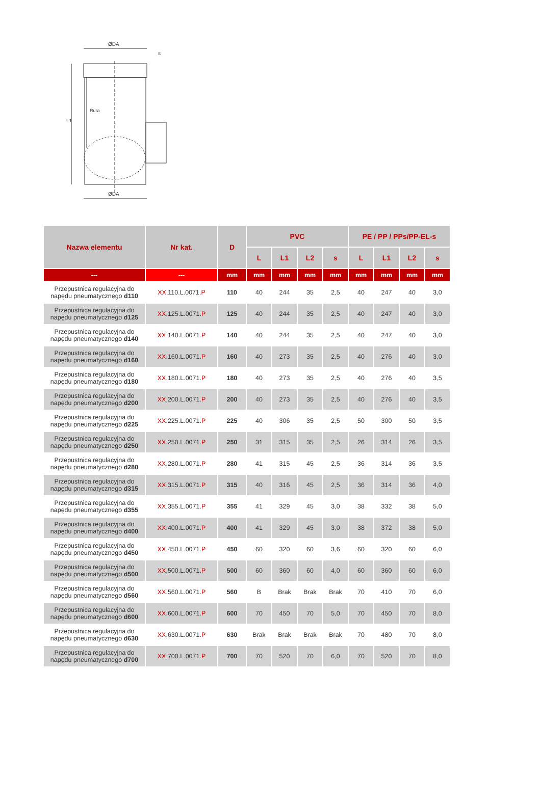ØDA
s
L1
Rura
ØDA
| Nazwa elementu | Nr kat. | D | PVC | | | | PE / PP / PPs/PP-EL-s | | | |
| --- | --- | --- | --- | --- | --- | --- | --- | --- | --- | --- |
| | | | L | L1 | L2 | s | L | L1 | L2 | s |
| --- | --- | mm | mm | mm | mm | mm | mm | mm | mm | mm |
| Przepustnica regulacyjna do napędu pneumatycznego d110 | XX .110.L.0071. P | 110 | 40 | 244 | 35 | 2,5 | 40 | 247 | 40 | 3,0 |
| Przepustnica regulacyjna do napędu pneumatycznego d125 | XX .125.L.0071. P | 125 | 40 | 244 | 35 | 2,5 | 40 | 247 | 40 | 3,0 |
| Przepustnica regulacyjna do napędu pneumatycznego d140 | XX .140.L.0071. P | 140 | 40 | 244 | 35 | 2,5 | 40 | 247 | 40 | 3,0 |
| Przepustnica regulacyjna do napędu pneumatycznego d160 | XX .160.L.0071. P | 160 | 40 | 273 | 35 | 2,5 | 40 | 276 | 40 | 3,0 |
| Przepustnica regulacyjna do napędu pneumatycznego d180 | XX .180.L.0071. P | 180 | 40 | 273 | 35 | 2,5 | 40 | 276 | 40 | 3,5 |
| Przepustnica regulacyjna do napędu pneumatycznego d200 | XX .200.L.0071. P | 200 | 40 | 273 | 35 | 2,5 | 40 | 276 | 40 | 3,5 |
| Przepustnica regulacyjna do napędu pneumatycznego d225 | XX .225.L.0071. P | 225 | 40 | 306 | 35 | 2,5 | 50 | 300 | 50 | 3,5 |
| Przepustnica regulacyjna do napędu pneumatycznego d250 | XX .250.L.0071. P | 250 | 31 | 315 | 35 | 2,5 | 26 | 314 | 26 | 3,5 |
| Przepustnica regulacyjna do napędu pneumatycznego d280 | XX .280.L.0071. P | 280 | 41 | 315 | 45 | 2,5 | 36 | 314 | 36 | 3,5 |
| Przepustnica regulacyjna do napędu pneumatycznego d315 | XX .315.L.0071. P | 315 | 40 | 316 | 45 | 2,5 | 36 | 314 | 36 | 4,0 |
| Przepustnica regulacyjna do napędu pneumatycznego d355 | XX .355.L.0071. P | 355 | 41 | 329 | 45 | 3,0 | 38 | 332 | 38 | 5,0 |
| Przepustnica regulacyjna do napędu pneumatycznego d400 | XX .400.L.0071. P | 400 | 41 | 329 | 45 | 3,0 | 38 | 372 | 38 | 5,0 |
| Przepustnica regulacyjna do napędu pneumatycznego d450 | XX .450.L.0071. P | 450 | 60 | 320 | 60 | 3,6 | 60 | 320 | 60 | 6,0 |
| Przepustnica regulacyjna do napędu pneumatycznego d500 | XX .500.L.0071. P | 500 | 60 | 360 | 60 | 4,0 | 60 | 360 | 60 | 6,0 |
| Przepustnica regulacyjna do napędu pneumatycznego d560 | XX .560.L.0071. P | 560 | B | Brak | Brak | Brak | 70 | 410 | 70 | 6,0 |
| Przepustnica regulacyjna do napędu pneumatycznego d600 | XX .600.L.0071. P | 600 | 70 | 450 | 70 | 5,0 | 70 | 450 | 70 | 8,0 |
| Przepustnica regulacyjna do napędu pneumatycznego d630 | XX .630.L.0071. P | 630 | Brak | Brak | Brak | Brak | 70 | 480 | 70 | 8,0 |
| Przepustnica regulacyjna do napędu pneumatycznego d700 | XX .700.L.0071. P | 700 | 70 | 520 | 70 | 6,0 | 70 | 520 | 70 | 8,0 |